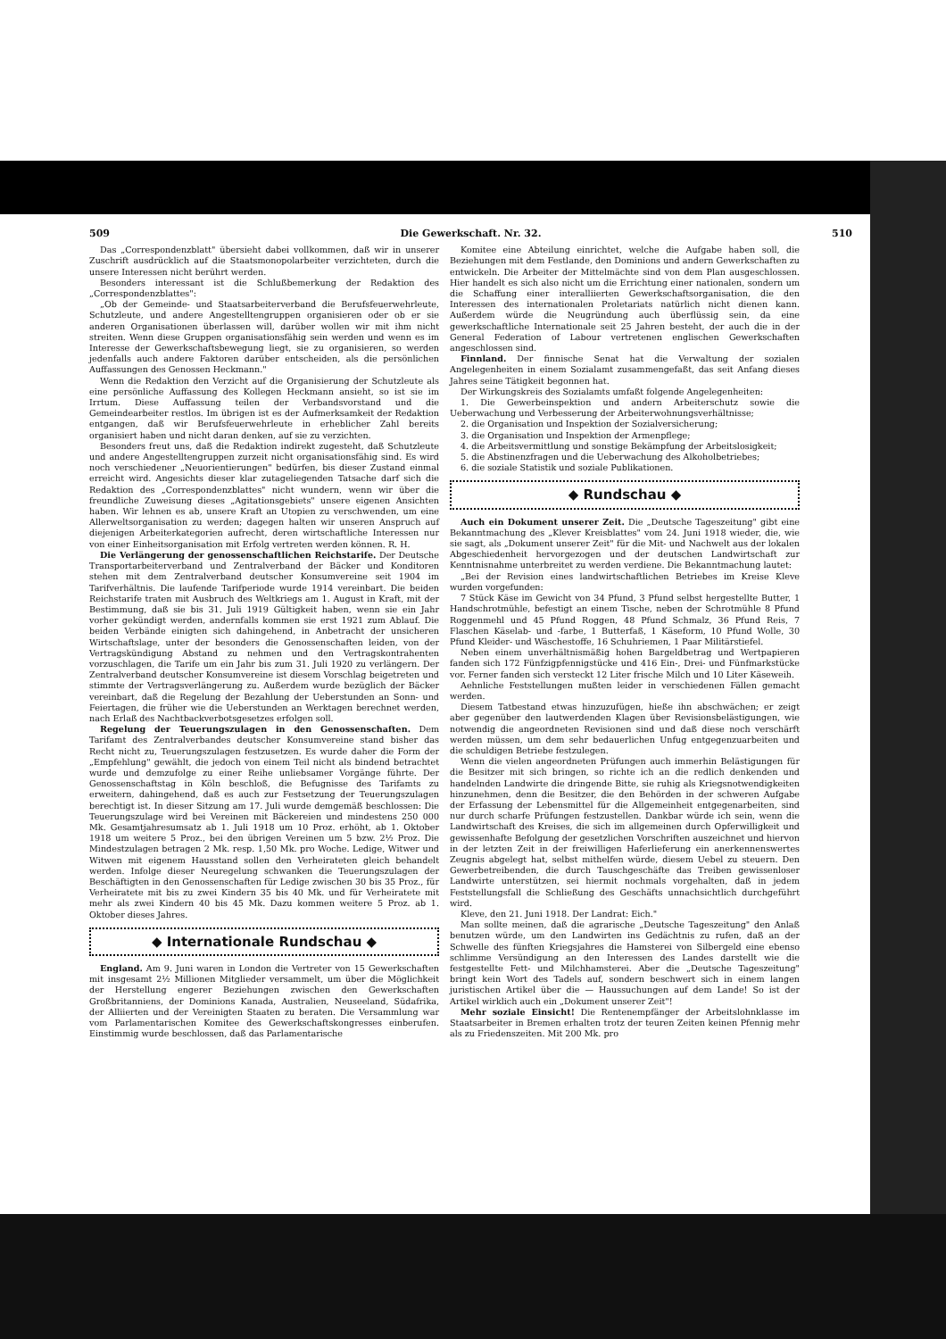509 Die Gewerkschaft. Nr. 32. 510
Das „Correspondenzblatt" übersieht dabei vollkommen, daß wir in unserer Zuschrift ausdrücklich auf die Staatsmonopolarbeiter verzichteten, durch die unsere Interessen nicht berührt werden.
Besonders interessant ist die Schlußbemerkung der Redaktion des „Correspondenzblattes":
„Ob der Gemeinde- und Staatsarbeiterverband die Berufsfeuerwehrleute, Schutzleute, und andere Angestelltengruppen organisieren oder ob er sie anderen Organisationen überlassen will, darüber wollen wir mit ihm nicht streiten. Wenn diese Gruppen organisationsfähig sein werden und wenn es im Interesse der Gewerkschaftsbewegung liegt, sie zu organisieren, so werden jedenfalls auch andere Faktoren darüber entscheiden, als die persönlichen Auffassungen des Genossen Heckmann."
Wenn die Redaktion den Verzicht auf die Organisierung der Schutzleute als eine persönliche Auffassung des Kollegen Heckmann ansieht, so ist sie im Irrtum. Diese Auffassung teilen der Verbandsvorstand und die Gemeindearbeiter restlos. Im übrigen ist es der Aufmerksamkeit der Redaktion entgangen, daß wir Berufsfeuerwehrleute in erheblicher Zahl bereits organisiert haben und nicht daran denken, auf sie zu verzichten.
Besonders freut uns, daß die Redaktion indirekt zugesteht, daß Schutzleute und andere Angestelltengruppen zurzeit nicht organisationsfähig sind. Es wird noch verschiedener „Neuorientierungen" bedürfen, bis dieser Zustand einmal erreicht wird. Angesichts dieser klar zutageliegenden Tatsache darf sich die Redaktion des „Correspondenzblattes" nicht wundern, wenn wir über die freundliche Zuweisung dieses „Agitationsgebiets" unsere eigenen Ansichten haben. Wir lehnen es ab, unsere Kraft an Utopien zu verschwenden, um eine Allerweltsorganisation zu werden; dagegen halten wir unseren Anspruch auf diejenigen Arbeiterkategorien aufrecht, deren wirtschaftliche Interessen nur von einer Einheitsorganisation mit Erfolg vertreten werden können. R. H.
Die Verlängerung der genossenschaftlichen Reichstarife. Der Deutsche Transportarbeiterverband und Zentralverband der Bäcker und Konditoren stehen mit dem Zentralverband deutscher Konsumvereine seit 1904 im Tarifverhältnis. Die laufende Tarifperiode wurde 1914 vereinbart. Die beiden Reichstarife traten mit Ausbruch des Weltkriegs am 1. August in Kraft, mit der Bestimmung, daß sie bis 31. Juli 1919 Gültigkeit haben, wenn sie ein Jahr vorher gekündigt werden, andernfalls kommen sie erst 1921 zum Ablauf. Die beiden Verbände einigten sich dahingehend, in Anbetracht der unsicheren Wirtschaftslage, unter der besonders die Genossenschaften leiden, von der Vertragskündigung Abstand zu nehmen und den Vertragskontrahenten vorzuschlagen, die Tarife um ein Jahr bis zum 31. Juli 1920 zu verlängern. Der Zentralverband deutscher Konsumvereine ist diesem Vorschlag beigetreten und stimmte der Vertragsverlängerung zu. Außerdem wurde bezüglich der Bäcker vereinbart, daß die Regelung der Bezahlung der Ueberstunden an Sonn- und Feiertagen, die früher wie die Ueberstunden an Werktagen berechnet werden, nach Erlaß des Nachtbackverbotsgesetzes erfolgen soll.
Regelung der Teuerungszulagen in den Genossenschaften. Dem Tarifamt des Zentralverbandes deutscher Konsumvereine stand bisher das Recht nicht zu, Teuerungszulagen festzusetzen. Es wurde daher die Form der „Empfehlung" gewählt, die jedoch von einem Teil nicht als bindend betrachtet wurde und demzufolge zu einer Reihe unliebsamer Vorgänge führte. Der Genossenschaftstag in Köln beschloß, die Befugnisse des Tarifamts zu erweitern, dahingehend, daß es auch zur Festsetzung der Teuerungszulagen berechtigt ist. In dieser Sitzung am 17. Juli wurde demgemäß beschlossen: Die Teuerungszulage wird bei Vereinen mit Bäckereien und mindestens 250 000 Mk. Gesamtjahresumsatz ab 1. Juli 1918 um 10 Proz. erhöht, ab 1. Oktober 1918 um weitere 5 Proz., bei den übrigen Vereinen um 5 bzw. 2½ Proz. Die Mindestzulagen betragen 2 Mk. resp. 1,50 Mk. pro Woche. Ledige, Witwer und Witwen mit eigenem Hausstand sollen den Verheirateten gleich behandelt werden. Infolge dieser Neuregelung schwanken die Teuerungszulagen der Beschäftigten in den Genossenschaften für Ledige zwischen 30 bis 35 Proz., für Verheiratete mit bis zu zwei Kindern 35 bis 40 Mk. und für Verheiratete mit mehr als zwei Kindern 40 bis 45 Mk. Dazu kommen weitere 5 Proz. ab 1. Oktober dieses Jahres.
◆ Internationale Rundschau ◆
England. Am 9. Juni waren in London die Vertreter von 15 Gewerkschaften mit insgesamt 2½ Millionen Mitglieder versammelt, um über die Möglichkeit der Herstellung engerer Beziehungen zwischen den Gewerkschaften Großbritanniens, der Dominions Kanada, Australien, Neuseeland, Südafrika, der Alliierten und der Vereinigten Staaten zu beraten. Die Versammlung war vom Parlamentarischen Komitee des Gewerkschaftskongresses einberufen. Einstimmig wurde beschlossen, daß das Parlamentarische
Komitee eine Abteilung einrichtet, welche die Aufgabe haben soll, die Beziehungen mit dem Festlande, den Dominions und andern Gewerkschaften zu entwickeln. Die Arbeiter der Mittelmächte sind von dem Plan ausgeschlossen. Hier handelt es sich also nicht um die Errichtung einer nationalen, sondern um die Schaffung einer interalliierten Gewerkschaftsorganisation, die den Interessen des internationalen Proletariats natürlich nicht dienen kann. Außerdem würde die Neugründung auch überflüssig sein, da eine gewerkschaftliche Internationale seit 25 Jahren besteht, der auch die in der General Federation of Labour vertretenen englischen Gewerkschaften angeschlossen sind.
Finnland. Der finnische Senat hat die Verwaltung der sozialen Angelegenheiten in einem Sozialamt zusammengefaßt, das seit Anfang dieses Jahres seine Tätigkeit begonnen hat.
Der Wirkungskreis des Sozialamts umfaßt folgende Angelegenheiten:
1. Die Gewerbeinspektion und andern Arbeiterschutz sowie die Ueberwachung und Verbesserung der Arbeiterwohnungsverhältnisse;
2. die Organisation und Inspektion der Sozialversicherung;
3. die Organisation und Inspektion der Armenpflege;
4. die Arbeitsvermittlung und sonstige Bekämpfung der Arbeitslosigkeit;
5. die Abstinenzfragen und die Ueberwachung des Alkoholbetriebes;
6. die soziale Statistik und soziale Publikationen.
◆ Rundschau ◆
Auch ein Dokument unserer Zeit. Die „Deutsche Tageszeitung" gibt eine Bekanntmachung des „Klever Kreisblattes" vom 24. Juni 1918 wieder, die, wie sie sagt, als „Dokument unserer Zeit" für die Mit- und Nachwelt aus der lokalen Abgeschiedenheit hervorgezogen und der deutschen Landwirtschaft zur Kenntnisnahme unterbreitet zu werden verdiene. Die Bekanntmachung lautet:
„Bei der Revision eines landwirtschaftlichen Betriebes im Kreise Kleve wurden vorgefunden:
7 Stück Käse im Gewicht von 34 Pfund, 3 Pfund selbst hergestellte Butter, 1 Handschrotmühle, befestigt an einem Tische, neben der Schrotmühle 8 Pfund Roggenmehl und 45 Pfund Roggen, 48 Pfund Schmalz, 36 Pfund Reis, 7 Flaschen Käselab- und -farbe, 1 Butterfaß, 1 Käseform, 10 Pfund Wolle, 30 Pfund Kleider- und Wäschestoffe, 16 Schuhriemen, 1 Paar Militärstiefel.
Neben einem unverhältnismäßig hohen Bargeldbetrag und Wertpapieren fanden sich 172 Fünfzigpfennigstücke und 416 Ein-, Drei- und Fünfmarkstücke vor. Ferner fanden sich versteckt 12 Liter frische Milch und 10 Liter Käseweih.
Aehnliche Feststellungen mußten leider in verschiedenen Fällen gemacht werden.
Diesem Tatbestand etwas hinzuzufügen, hieße ihn abschwächen; er zeigt aber gegenüber den lautwerdenden Klagen über Revisionsbelästigungen, wie notwendig die angeordneten Revisionen sind und daß diese noch verschärft werden müssen, um dem sehr bedauerlichen Unfug entgegenzuarbeiten und die schuldigen Betriebe festzulegen.
Wenn die vielen angeordneten Prüfungen auch immerhin Belästigungen für die Besitzer mit sich bringen, so richte ich an die redlich denkenden und handelnden Landwirte die dringende Bitte, sie ruhig als Kriegsnotwendigkeiten hinzunehmen, denn die Besitzer, die den Behörden in der schweren Aufgabe der Erfassung der Lebensmittel für die Allgemeinheit entgegenarbeiten, sind nur durch scharfe Prüfungen festzustellen. Dankbar würde ich sein, wenn die Landwirtschaft des Kreises, die sich im allgemeinen durch Opferwilligkeit und gewissenhafte Befolgung der gesetzlichen Vorschriften auszeichnet und hiervon in der letzten Zeit in der freiwilligen Haferlieferung ein anerkennenswertes Zeugnis abgelegt hat, selbst mithelfen würde, diesem Uebel zu steuern. Den Gewerbetreibenden, die durch Tauschgeschäfte das Treiben gewissenloser Landwirte unterstützen, sei hiermit nochmals vorgehalten, daß in jedem Feststellungsfall die Schließung des Geschäfts unnachsichtlich durchgeführt wird.
Kleve, den 21. Juni 1918. Der Landrat: Eich."
Man sollte meinen, daß die agrarische „Deutsche Tageszeitung" den Anlaß benutzen würde, um den Landwirten ins Gedächtnis zu rufen, daß an der Schwelle des fünften Kriegsjahres die Hamsterei von Silbergeld eine ebenso schlimme Versündigung an den Interessen des Landes darstellt wie die festgestellte Fett- und Milchhamsterei. Aber die „Deutsche Tageszeitung" bringt kein Wort des Tadels auf, sondern beschwert sich in einem langen juristischen Artikel über die — Haussuchungen auf dem Lande! So ist der Artikel wirklich auch ein „Dokument unserer Zeit"!
Mehr soziale Einsicht! Die Rentenempfänger der Arbeitslohnklasse im Staatsarbeiter in Bremen erhalten trotz der teuren Zeiten keinen Pfennig mehr als zu Friedenszeiten. Mit 200 Mk. pro